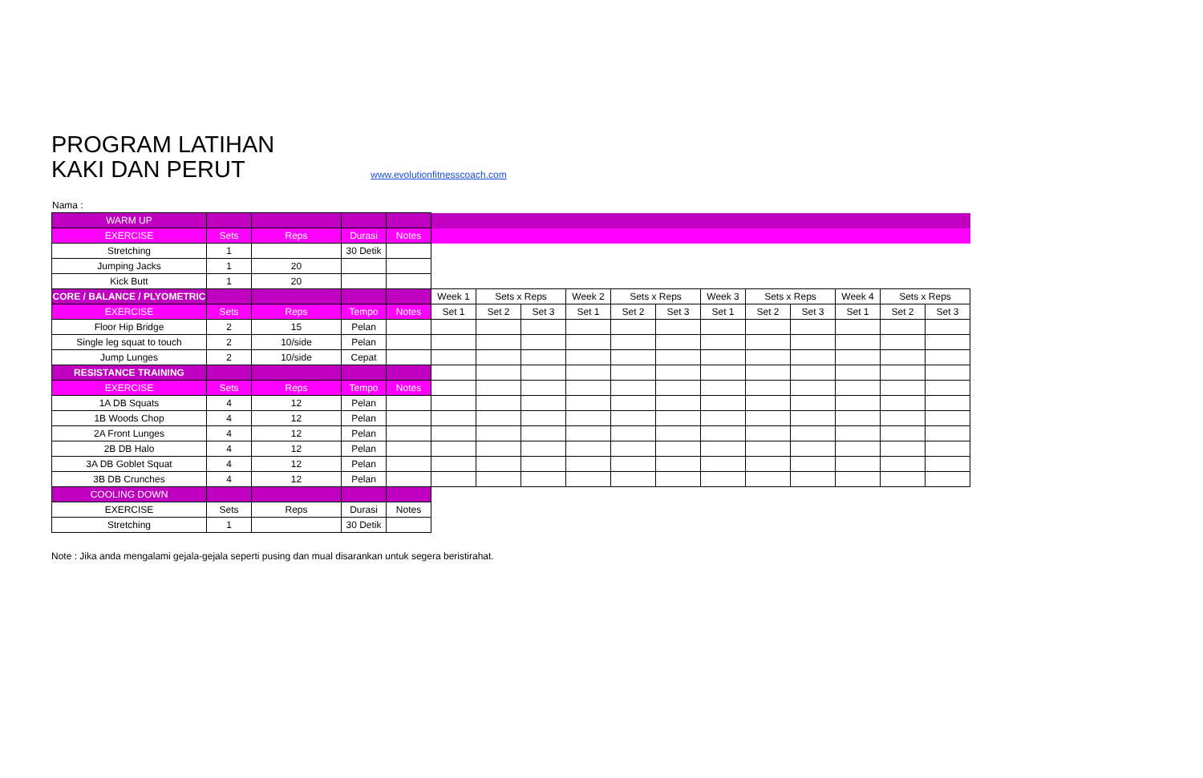PROGRAM LATIHAN
KAKI DAN PERUT
www.evolutionfitnesscoach.com
Nama :
| WARM UP | | | | | | | | | | | | | | | | |
| EXERCISE | Sets | Reps | Durasi | Notes | | | | | | | | | | | | |
| Stretching | 1 | | 30 Detik | | | | | | | | | | | | | |
| Jumping Jacks | 1 | 20 | | | | | | | | | | | | | | |
| Kick Butt | 1 | 20 | | | | | | | | | | | | | | |
| CORE / BALANCE / PLYOMETRIC | | | | | Week 1 | Sets x Reps | | Week 2 | Sets x Reps | | Week 3 | Sets x Reps | | Week 4 | Sets x Reps | |
| EXERCISE | Sets | Reps | Tempo | Notes | Set 1 | Set 2 | Set 3 | Set 1 | Set 2 | Set 3 | Set 1 | Set 2 | Set 3 | Set 1 | Set 2 | Set 3 |
| Floor Hip Bridge | 2 | 15 | Pelan | | | | | | | | | | | | | |
| Single leg squat to touch | 2 | 10/side | Pelan | | | | | | | | | | | | | |
| Jump Lunges | 2 | 10/side | Cepat | | | | | | | | | | | | | |
| RESISTANCE TRAINING | | | | | | | | | | | | | | | | |
| EXERCISE | Sets | Reps | Tempo | Notes | | | | | | | | | | | | |
| 1A DB Squats | 4 | 12 | Pelan | | | | | | | | | | | | | |
| 1B Woods Chop | 4 | 12 | Pelan | | | | | | | | | | | | | |
| 2A Front Lunges | 4 | 12 | Pelan | | | | | | | | | | | | | |
| 2B DB Halo | 4 | 12 | Pelan | | | | | | | | | | | | | |
| 3A DB Goblet Squat | 4 | 12 | Pelan | | | | | | | | | | | | | |
| 3B DB Crunches | 4 | 12 | Pelan | | | | | | | | | | | | | |
| COOLING DOWN | | | | | | | | | | | | | | | | |
| EXERCISE | Sets | Reps | Durasi | Notes | | | | | | | | | | | | |
| Stretching | 1 | | 30 Detik | | | | | | | | | | | | | |
Note : Jika anda mengalami gejala-gejala seperti pusing dan mual disarankan untuk segera beristirahat.